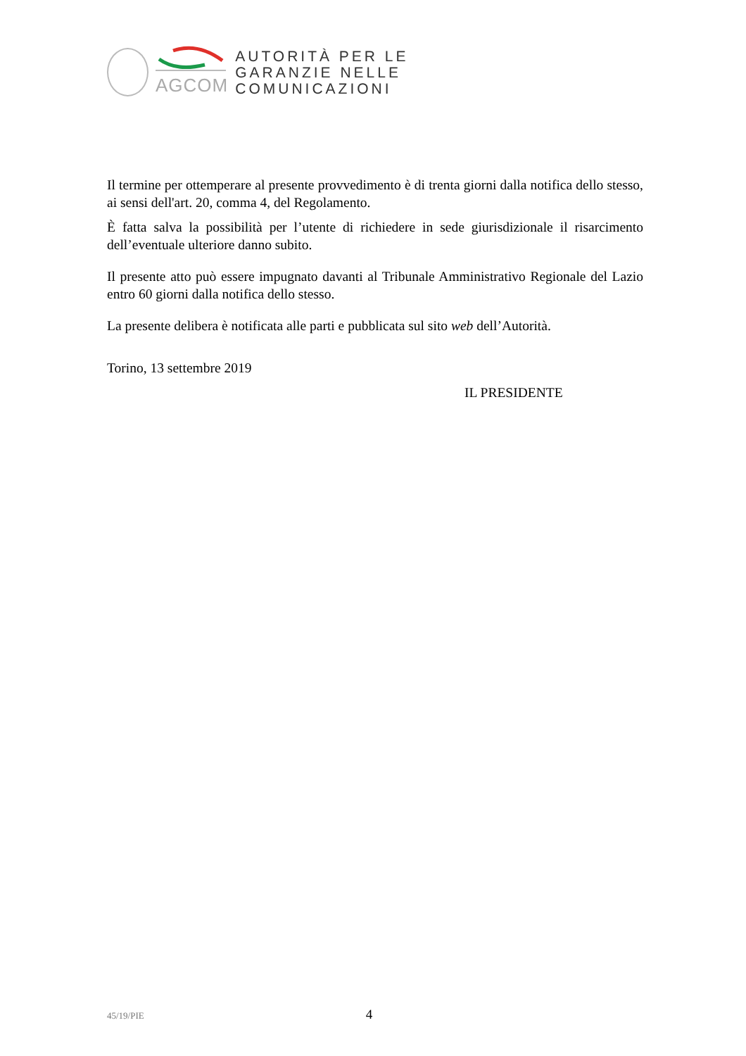AGCOM
AUTORITÀ PER LE
GARANZIE NELLE
COMUNICAZIONI
Il termine per ottemperare al presente provvedimento è di trenta giorni dalla notifica dello stesso, ai sensi dell'art. 20, comma 4, del Regolamento.
È fatta salva la possibilità per l’utente di richiedere in sede giurisdizionale il risarcimento dell’eventuale ulteriore danno subito.
Il presente atto può essere impugnato davanti al Tribunale Amministrativo Regionale del Lazio entro 60 giorni dalla notifica dello stesso.
La presente delibera è notificata alle parti e pubblicata sul sito web dell’Autorità.
Torino, 13 settembre 2019
IL PRESIDENTE
45/19/PIE 4